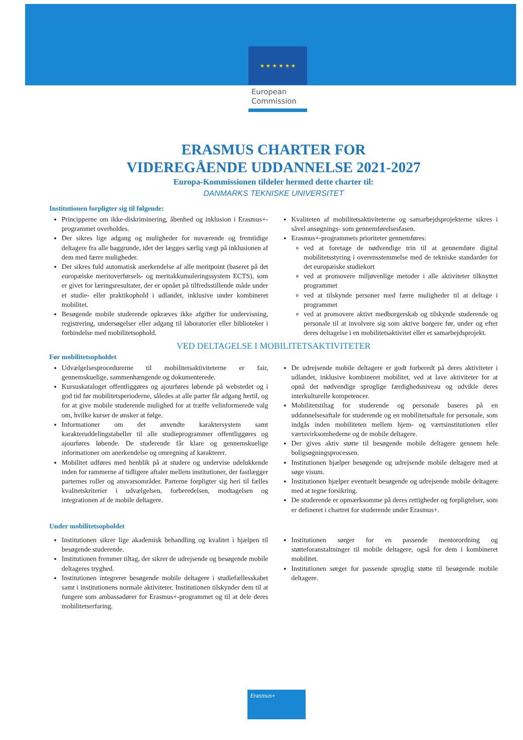★ ★ ★ ★ ★ ★
European
Commission
ERASMUS CHARTER FOR
VIDEREGÅENDE UDDANNELSE 2021-2027
Europa-Kommissionen tildeler hermed dette charter til:
DANMARKS TEKNISKE UNIVERSITET
Institutionen forpligter sig til følgende:
Principperne om ikke-diskriminering, åbenhed og inklusion i Erasmus+-programmet overholdes.
Der sikres lige adgang og muligheder for nuværende og fremtidige deltagere fra alle baggrunde, idet der lægges særlig vægt på inklusionen af dem med færre muligheder.
Der sikres fuld automatisk anerkendelse af alle meritpoint (baseret på det europæiske meritoverførsels- og meritakkumuleringssystem ECTS), som er givet for læringsresultater, der er opnået på tilfredsstillende måde under et studie- eller praktikophold i udlandet, inklusive under kombineret mobilitet.
Besøgende mobile studerende opkræves ikke afgifter for undervisning, registrering, undersøgelser eller adgang til laboratorier eller biblioteker i forbindelse med mobilitetsophold.
Kvaliteten af mobilitetsaktiviteterne og samarbejdsprojekterne sikres i såvel ansøgnings- som gennemførelsesfasen.
Erasmus+-programmets prioriteter gennemføres:
ved at foretage de nødvendige trin til at gennemføre digital mobilitetsstyring i overensstemmelse med de tekniske standarder for det europæiske studiekort
ved at promovere miljøvenlige metoder i alle aktiviteter tilknyttet programmet
ved at tilskynde personer med færre muligheder til at deltage i programmet
ved at promovere aktivt medborgerskab og tilskynde studerende og personale til at involvere sig som aktive borgere før, under og efter deres deltagelse i en mobilitetsaktivitet eller et samarbejdsprojekt.
VED DELTAGELSE I MOBILITETSAKTIVITETER
Før mobilitetsopholdet
Udvælgelsesprocedurerne til mobilitetsaktiviteterne er fair, gennemskuelige, sammenhængende og dokumenterede.
Kursuskataloget offentliggøres og ajourføres løbende på webstedet og i god tid før mobilitetsperioderne, således at alle parter får adgang hertil, og for at give mobile studerende mulighed for at træffe velinformerede valg om, hvilke kurser de ønsker at følge.
Informationer om det anvendte karaktersystem samt karakteruddelingstabeller til alle studieprogrammer offentliggøres og ajourføres løbende. De studerende får klare og gennemskuelige informationer om anerkendelse og omregning af karakterer.
Mobilitet udføres med henblik på at studere og undervise udelukkende inden for rammerne af tidligere aftaler mellem institutioner, der fastlægger parternes roller og ansvarsområder. Parterne forpligter sig heri til fælles kvalitetskriterier i udvælgelsen, forberedelsen, modtagelsen og integrationen af de mobile deltagere.
De udrejsende mobile deltagere er godt forberedt på deres aktiviteter i udlandet, inklusive kombineret mobilitet, ved at lave aktiviteter for at opnå det nødvendige sproglige færdighedsniveau og udvikle deres interkulturelle kompetencer.
Mobilitetstiltag for studerende og personale baseres på en uddannelsesaftale for studerende og en mobilitetsaftale for personale, som indgås inden mobiliteten mellem hjem- og værtsinstitutionen eller værtsvirksomhederne og de mobile deltagere.
Der gives aktiv støtte til besøgende mobile deltagere gennem hele boligsøgningsprocessen.
Institutionen hjælper besøgende og udrejsende mobile deltagere med at søge visum.
Institutionen hjælper eventuelt besøgende og udrejsende mobile deltagere med at tegne forsikring.
De studerende er opmærksomme på deres rettigheder og forpligtelser, som er defineret i chartret for studerende under Erasmus+.
Under mobilitetsopholdet
Institutionen sikrer lige akademisk behandling og kvalitet i hjælpen til besøgende studerende.
Institutionen fremmer tiltag, der sikrer de udrejsende og besøgende mobile deltageres tryghed.
Institutionen integrerer besøgende mobile deltagere i studiefællesskabet samt i institutionens normale aktiviteter. Institutionen tilskynder dem til at fungere som ambassadører for Erasmus+-programmet og til at dele deres mobilitetserfaring.
Institutionen sørger for en passende mentorordning og støtteforanstaltninger til mobile deltagere, også for dem i kombineret mobilitet.
Institutionen sørger for passende sproglig støtte til besøgende mobile deltagere.
Erasmus+